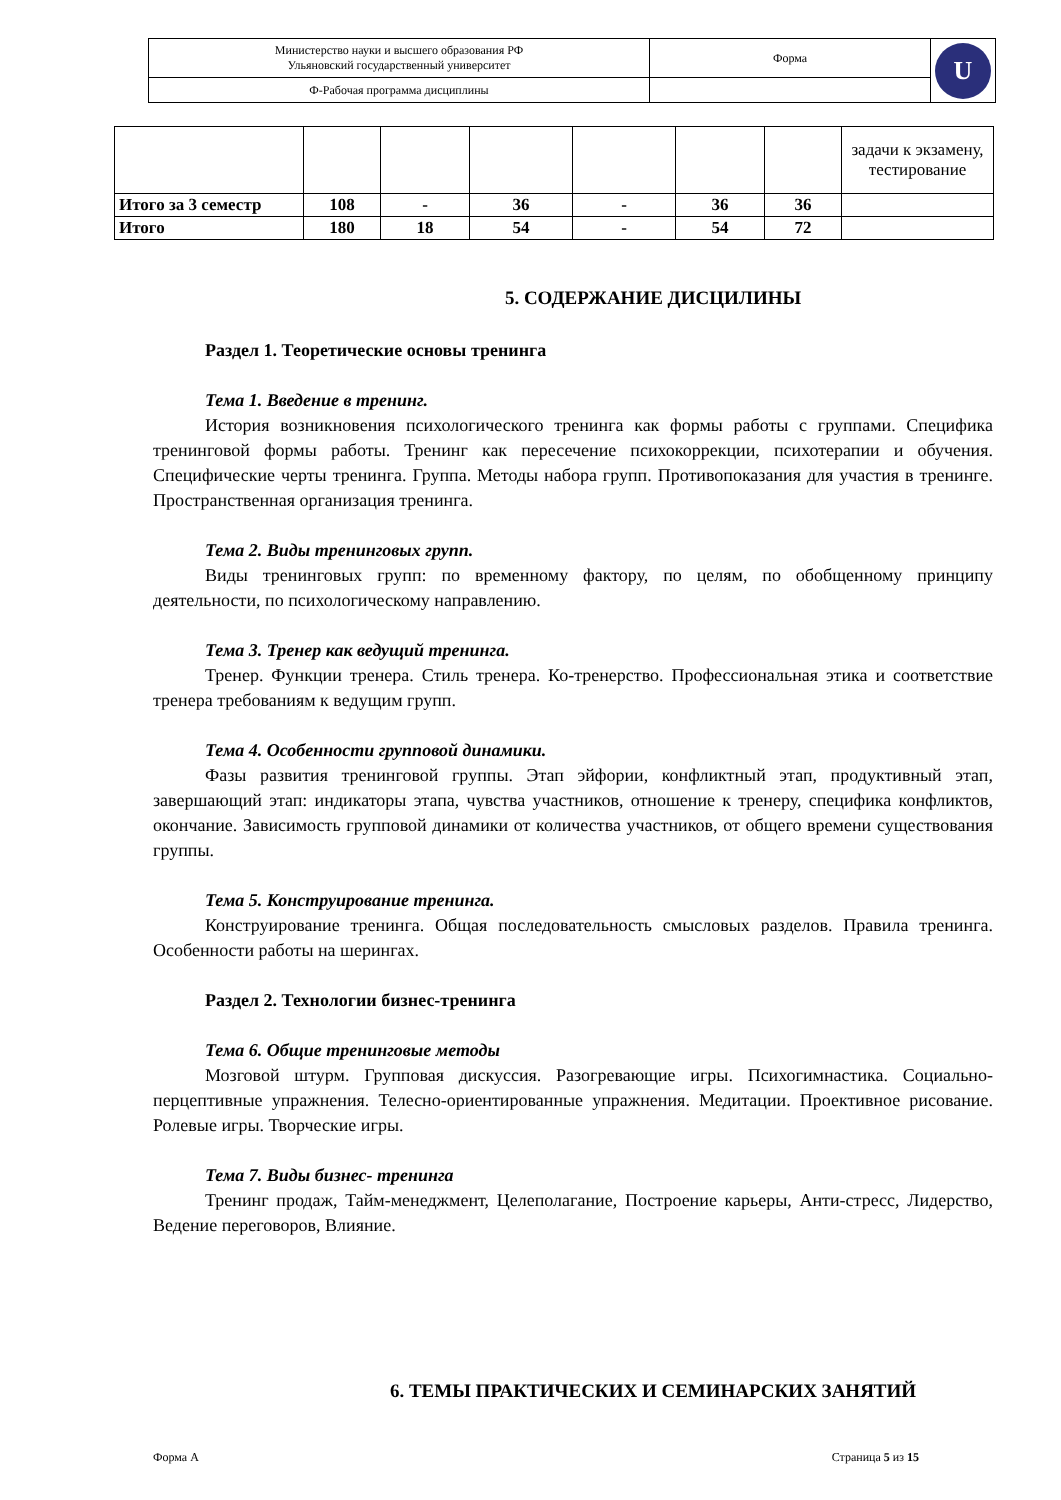| Министерство науки и высшего образования РФ Ульяновский государственный университет | Форма | U |
| Ф-Рабочая программа дисциплины | | |
| | | | | | | | задачи к экзамену, тестирование |
| Итого за 3 семестр | 108 | - | 36 | - | 36 | 36 | |
| Итого | 180 | 18 | 54 | - | 54 | 72 | |
5. СОДЕРЖАНИЕ ДИСЦИЛИНЫ
Раздел 1. Теоретические основы тренинга
Тема 1. Введение в тренинг.
История возникновения психологического тренинга как формы работы с группами. Специфика тренинговой формы работы. Тренинг как пересечение психокоррекции, психотерапии и обучения. Специфические черты тренинга. Группа. Методы набора групп. Противопоказания для участия в тренинге. Пространственная организация тренинга.
Тема 2. Виды тренинговых групп.
Виды тренинговых групп: по временному фактору, по целям, по обобщенному принципу деятельности, по психологическому направлению.
Тема 3. Тренер как ведущий тренинга.
Тренер. Функции тренера. Стиль тренера. Ко-тренерство. Профессиональная этика и соответствие тренера требованиям к ведущим групп.
Тема 4. Особенности групповой динамики.
Фазы развития тренинговой группы. Этап эйфории, конфликтный этап, продуктивный этап, завершающий этап: индикаторы этапа, чувства участников, отношение к тренеру, специфика конфликтов, окончание. Зависимость групповой динамики от количества участников, от общего времени существования группы.
Тема 5. Конструирование тренинга.
Конструирование тренинга. Общая последовательность смысловых разделов. Правила тренинга. Особенности работы на шерингах.
Раздел 2. Технологии бизнес-тренинга
Тема 6. Общие тренинговые методы
Мозговой штурм. Групповая дискуссия. Разогревающие игры. Психогимнастика. Социально-перцептивные упражнения. Телесно-ориентированные упражнения. Медитации. Проективное рисование. Ролевые игры. Творческие игры.
Тема 7. Виды бизнес- тренинга
Тренинг продаж, Тайм-менеджмент, Целеполагание, Построение карьеры, Анти-стресс, Лидерство, Ведение переговоров, Влияние.
6. ТЕМЫ ПРАКТИЧЕСКИХ И СЕМИНАРСКИХ ЗАНЯТИЙ
Форма А Страница 5 из 15